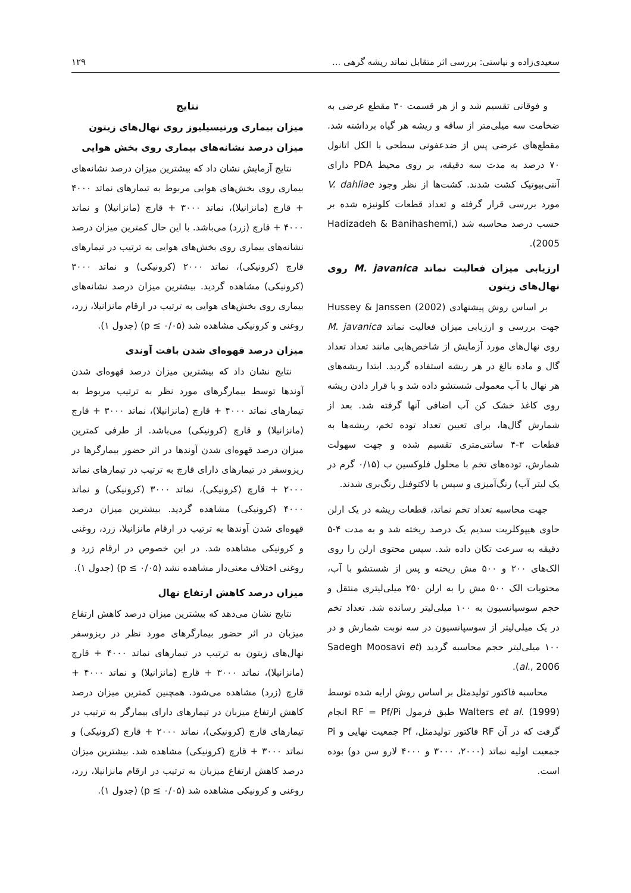سعیدی‌زاده و نیاستی: بررسی اثر متقابل نماتد ریشه گرهی ... ۱۲۹
و فوقانی تقسیم شد و از هر قسمت ۳۰ مقطع عرضی به ضخامت سه میلی‌متر از ساقه و ریشه هر گیاه برداشته شد. مقطع‌های عرضی پس از ضدعفونی سطحی با الکل اتانول ۷۰ درصد به مدت سه دقیقه، بر روی محیط PDA دارای آنتی‌بیوتیک کشت شدند. کشت‌ها از نظر وجود V. dahliae مورد بررسی قرار گرفته و تعداد قطعات کلونیزه شده بر حسب درصد محاسبه شد (Hadizadeh & Banihashemi, 2005).
ارزیابی میزان فعالیت نماتد M. javanica روی نهال‌های زیتون
بر اساس روش پیشنهادی Hussey & Janssen (2002) جهت بررسی و ارزیابی میزان فعالیت نماتد M. javanica روی نهال‌های مورد آزمایش از شاخص‌هایی مانند تعداد تعداد گال و ماده بالغ در هر ریشه استفاده گردید. ابتدا ریشه‌های هر نهال با آب معمولی شستشو داده شد و با قرار دادن ریشه روی کاغذ خشک کن آب اضافی آنها گرفته شد. بعد از شمارش گال‌ها، برای تعیین تعداد توده تخم، ریشه‌ها به قطعات ۳-۴ سانتی‌متری تقسیم شده و جهت سهولت شمارش، توده‌های تخم با محلول فلوکسین ب (۰/۱۵ گرم در یک لیتر آب) رنگ‌آمیزی و سپس با لاکتوفنل رنگ‌بری شدند.
جهت محاسبه تعداد تخم نماتد، قطعات ریشه در یک ارلن حاوی هیپوکلریت سدیم یک درصد ریخته شد و به مدت ۴-۵ دقیقه به سرعت تکان داده شد. سپس محتوی ارلن را روی الک‌های ۲۰۰ و ۵۰۰ مش ریخته و پس از شستشو با آب، محتویات الک ۵۰۰ مش را به ارلن ۲۵۰ میلی‌لیتری منتقل و حجم سوسپانسیون به ۱۰۰ میلی‌لیتر رسانده شد. تعداد تخم در یک میلی‌لیتر از سوسپانسیون در سه نوبت شمارش و در ۱۰۰ میلی‌لیتر حجم محاسبه گردید (Sadegh Moosavi et al., 2006).
محاسبه فاکتور تولیدمثل بر اساس روش ارایه شده توسط Walters et al. (1999) طبق فرمول RF = Pf/Pi انجام گرفت که در آن RF فاکتور تولیدمثل، Pf جمعیت نهایی و Pi جمعیت اولیه نماتد (۲۰۰۰، ۳۰۰۰ و ۴۰۰۰ لارو سن دو) بوده است.
نتایج
میزان بیماری ورتیسیلیوز روی نهال‌های زیتون
میزان درصد نشانه‌های بیماری روی بخش هوایی
نتایج آزمایش نشان داد که بیشترین میزان درصد نشانه‌های بیماری روی بخش‌های هوایی مربوط به تیمارهای نماتد ۴۰۰۰ + قارچ (مانزانیلا)، نماتد ۳۰۰۰ + قارچ (مانزانیلا) و نماتد ۴۰۰۰ + قارچ (زرد) می‌باشد. با این حال کمترین میزان درصد نشانه‌های بیماری روی بخش‌های هوایی به ترتیب در تیمارهای قارچ (کرونیکی)، نماتد ۲۰۰۰ (کرونیکی) و نماتد ۳۰۰۰ (کرونیکی) مشاهده گردید. بیشترین میزان درصد نشانه‌های بیماری روی بخش‌های هوایی به ترتیب در ارقام مانزانیلا، زرد، روغنی و کرونیکی مشاهده شد (p ≤ ۰/۰۵) (جدول ۱).
میزان درصد قهوه‌ای شدن بافت آوندی
نتایج نشان داد که بیشترین میزان درصد قهوه‌ای شدن آوندها توسط بیمارگرهای مورد نظر به ترتیب مربوط به تیمارهای نماتد ۴۰۰۰ + قارچ (مانزانیلا)، نماتد ۳۰۰۰ + قارچ (مانزانیلا) و قارچ (کرونیکی) می‌باشد. از طرفی کمترین میزان درصد قهوه‌ای شدن آوندها در اثر حضور بیمارگرها در ریزوسفر در تیمارهای دارای قارچ به ترتیب در تیمارهای نماتد ۲۰۰۰ + قارچ (کرونیکی)، نماتد ۳۰۰۰ (کرونیکی) و نماتد ۴۰۰۰ (کرونیکی) مشاهده گردید. بیشترین میزان درصد قهوه‌ای شدن آوندها به ترتیب در ارقام مانزانیلا، زرد، روغنی و کرونیکی مشاهده شد. در این خصوص در ارقام زرد و روغنی اختلاف معنی‌دار مشاهده نشد (p ≤ ۰/۰۵) (جدول ۱).
میزان درصد کاهش ارتفاع نهال
نتایج نشان می‌دهد که بیشترین میزان درصد کاهش ارتفاع میزبان در اثر حضور بیمارگرهای مورد نظر در ریزوسفر نهال‌های زیتون به ترتیب در تیمارهای نماتد ۴۰۰۰ + قارچ (مانزانیلا)، نماتد ۳۰۰۰ + قارچ (مانزانیلا) و نماتد ۴۰۰۰ + قارچ (زرد) مشاهده می‌شود. همچنین کمترین میزان درصد کاهش ارتفاع میزبان در تیمارهای دارای بیمارگر به ترتیب در تیمارهای قارچ (کرونیکی)، نماتد ۲۰۰۰ + قارچ (کرونیکی) و نماتد ۳۰۰۰ + قارچ (کرونیکی) مشاهده شد. بیشترین میزان درصد کاهش ارتفاع میزبان به ترتیب در ارقام مانزانیلا، زرد، روغنی و کرونیکی مشاهده شد (p ≤ ۰/۰۵) (جدول ۱).